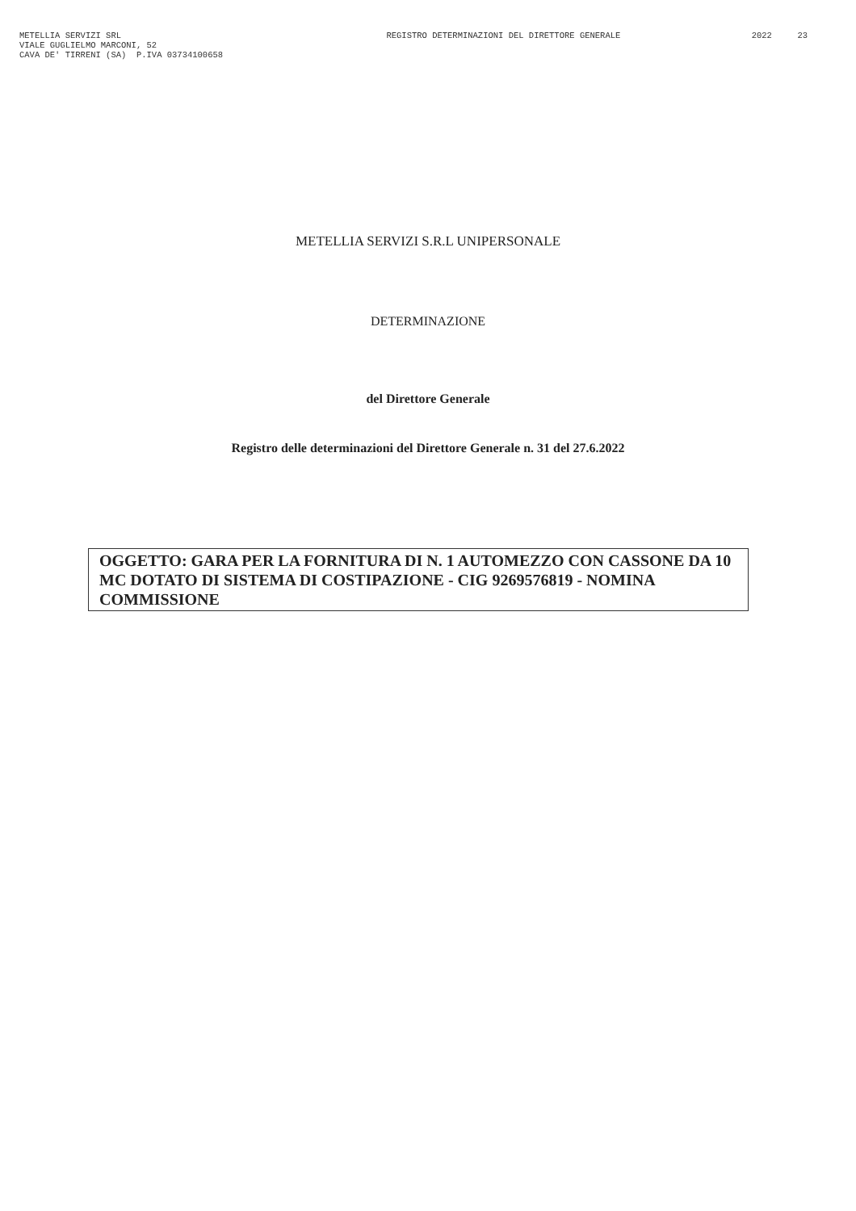METELLIA SERVIZI SRL
VIALE GUGLIELMO MARCONI, 52
CAVA DE' TIRRENI (SA) P.IVA 03734100658
REGISTRO DETERMINAZIONI DEL DIRETTORE GENERALE
2022 23
METELLIA SERVIZI S.R.L UNIPERSONALE
DETERMINAZIONE
del Direttore Generale
Registro delle determinazioni del Direttore Generale n. 31 del 27.6.2022
OGGETTO: GARA PER LA FORNITURA DI N. 1 AUTOMEZZO CON CASSONE DA 10 MC DOTATO DI SISTEMA DI COSTIPAZIONE - CIG 9269576819 - NOMINA COMMISSIONE